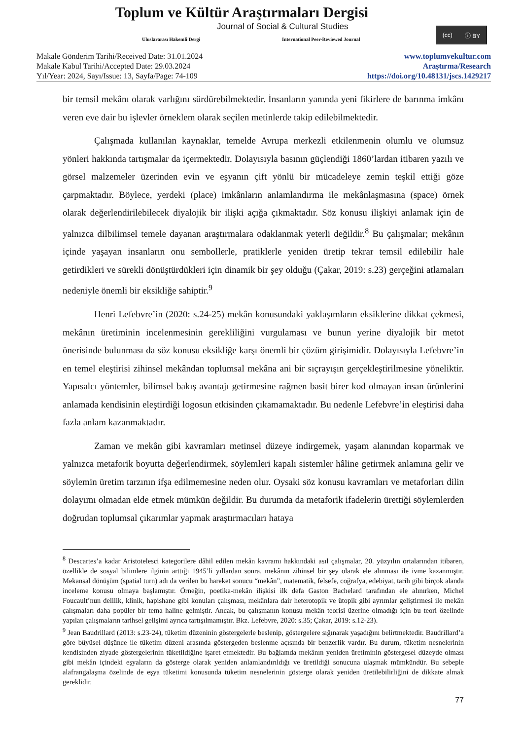Toplum ve Kültür Araştırmaları Dergisi
Journal of Social & Cultural Studies
Uluslararası Hakemli Dergi
International Peer-Reviewed Journal
(cc) ⓘ BY
Makale Gönderim Tarihi/Received Date: 31.01.2024
Makale Kabul Tarihi/Accepted Date: 29.03.2024
Yıl/Year: 2024, Sayı/Issue: 13, Sayfa/Page: 74-109
www.toplumvekultur.com
Araştırma/Research
https://doi.org/10.48131/jscs.1429217
bir temsil mekânı olarak varlığını sürdürebilmektedir. İnsanların yanında yeni fikirlere de barınma imkânı veren eve dair bu işlevler örneklem olarak seçilen metinlerde takip edilebilmektedir.
Çalışmada kullanılan kaynaklar, temelde Avrupa merkezli etkilenmenin olumlu ve olumsuz yönleri hakkında tartışmalar da içermektedir. Dolayısıyla basının güçlendiği 1860’lardan itibaren yazılı ve görsel malzemeler üzerinden evin ve eşyanın çift yönlü bir mücadeleye zemin teşkil ettiği göze çarpmaktadır. Böylece, yerdeki (place) imkânların anlamlandırma ile mekânlaşmasına (space) örnek olarak değerlendirilebilecek diyalojik bir ilişki açığa çıkmaktadır. Söz konusu ilişkiyi anlamak için de yalnızca dilbilimsel temele dayanan araştırmalara odaklanmak yeterli değildir.<sup>8</sup> Bu çalışmalar; mekânın içinde yaşayan insanların onu sembollerle, pratiklerle yeniden üretip tekrar temsil edilebilir hale getirdikleri ve sürekli dönüştürdükleri için dinamik bir şey olduğu (Çakar, 2019: s.23) gerçeğini atlamaları nedeniyle önemli bir eksikliğe sahiptir.<sup>9</sup>
Henri Lefebvre’in (2020: s.24-25) mekân konusundaki yaklaşımların eksiklerine dikkat çekmesi, mekânın üretiminin incelenmesinin gerekliliğini vurgulaması ve bunun yerine diyalojik bir metot önerisinde bulunması da söz konusu eksikliğe karşı önemli bir çözüm girişimidir. Dolayısıyla Lefebvre’in en temel eleştirisi zihinsel mekândan toplumsal mekâna ani bir sıçrayışın gerçekleştirilmesine yöneliktir. Yapısalcı yöntemler, bilimsel bakış avantajı getirmesine rağmen basit birer kod olmayan insan ürünlerini anlamada kendisinin eleştirdiği logosun etkisinden çıkamamaktadır. Bu nedenle Lefebvre’in eleştirisi daha fazla anlam kazanmaktadır.
Zaman ve mekân gibi kavramları metinsel düzeye indirgemek, yaşam alanından koparmak ve yalnızca metaforik boyutta değerlendirmek, söylemleri kapalı sistemler hâline getirmek anlamına gelir ve söylemin üretim tarzının ifşa edilmemesine neden olur. Oysaki söz konusu kavramları ve metaforları dilin dolayımı olmadan elde etmek mümkün değildir. Bu durumda da metaforik ifadelerin ürettiği söylemlerden doğrudan toplumsal çıkarımlar yapmak araştırmacıları hataya
<sup>8</sup> Descartes’a kadar Aristotelesci kategorilere dâhil edilen mekân kavramı hakkındaki asıl çalışmalar, 20. yüzyılın ortalarından itibaren, özellikle de sosyal bilimlere ilginin arttığı 1945’li yıllardan sonra, mekânın zihinsel bir şey olarak ele alınması ile ivme kazanmıştır. Mekansal dönüşüm (spatial turn) adı da verilen bu hareket sonucu “mekân”, matematik, felsefe, coğrafya, edebiyat, tarih gibi birçok alanda inceleme konusu olmaya başlamıştır. Örneğin, poetika-mekân ilişkisi ilk defa Gaston Bachelard tarafından ele alınırken, Michel Foucault’nun delilik, klinik, hapishane gibi konuları çalışması, mekânlara dair heterotopik ve ütopik gibi ayrımlar geliştirmesi ile mekân çalışmaları daha popüler bir tema haline gelmiştir. Ancak, bu çalışmanın konusu mekân teorisi üzerine olmadığı için bu teori özelinde yapılan çalışmaların tarihsel gelişimi ayrıca tartışılmamıştır. Bkz. Lefebvre, 2020: s.35; Çakar, 2019: s.12-23).
<sup>9</sup> Jean Baudrillard (2013: s.23-24), tüketim düzeninin göstergelerle beslenip, göstergelere sığınarak yaşadığını belirtmektedir. Baudrillard’a göre büyüsel düşünce ile tüketim düzeni arasında göstergeden beslenme açısında bir benzerlik vardır. Bu durum, tüketim nesnelerinin kendisinden ziyade göstergelerinin tüketildiğine işaret etmektedir. Bu bağlamda mekânın yeniden üretiminin göstergesel düzeyde olması gibi mekân içindeki eşyaların da gösterge olarak yeniden anlamlandırıldığı ve üretildiği sonucuna ulaşmak mümkündür. Bu sebeple alafrangalaşma özelinde de eşya tüketimi konusunda tüketim nesnelerinin gösterge olarak yeniden üretilebilirliğini de dikkate almak gereklidir.
77